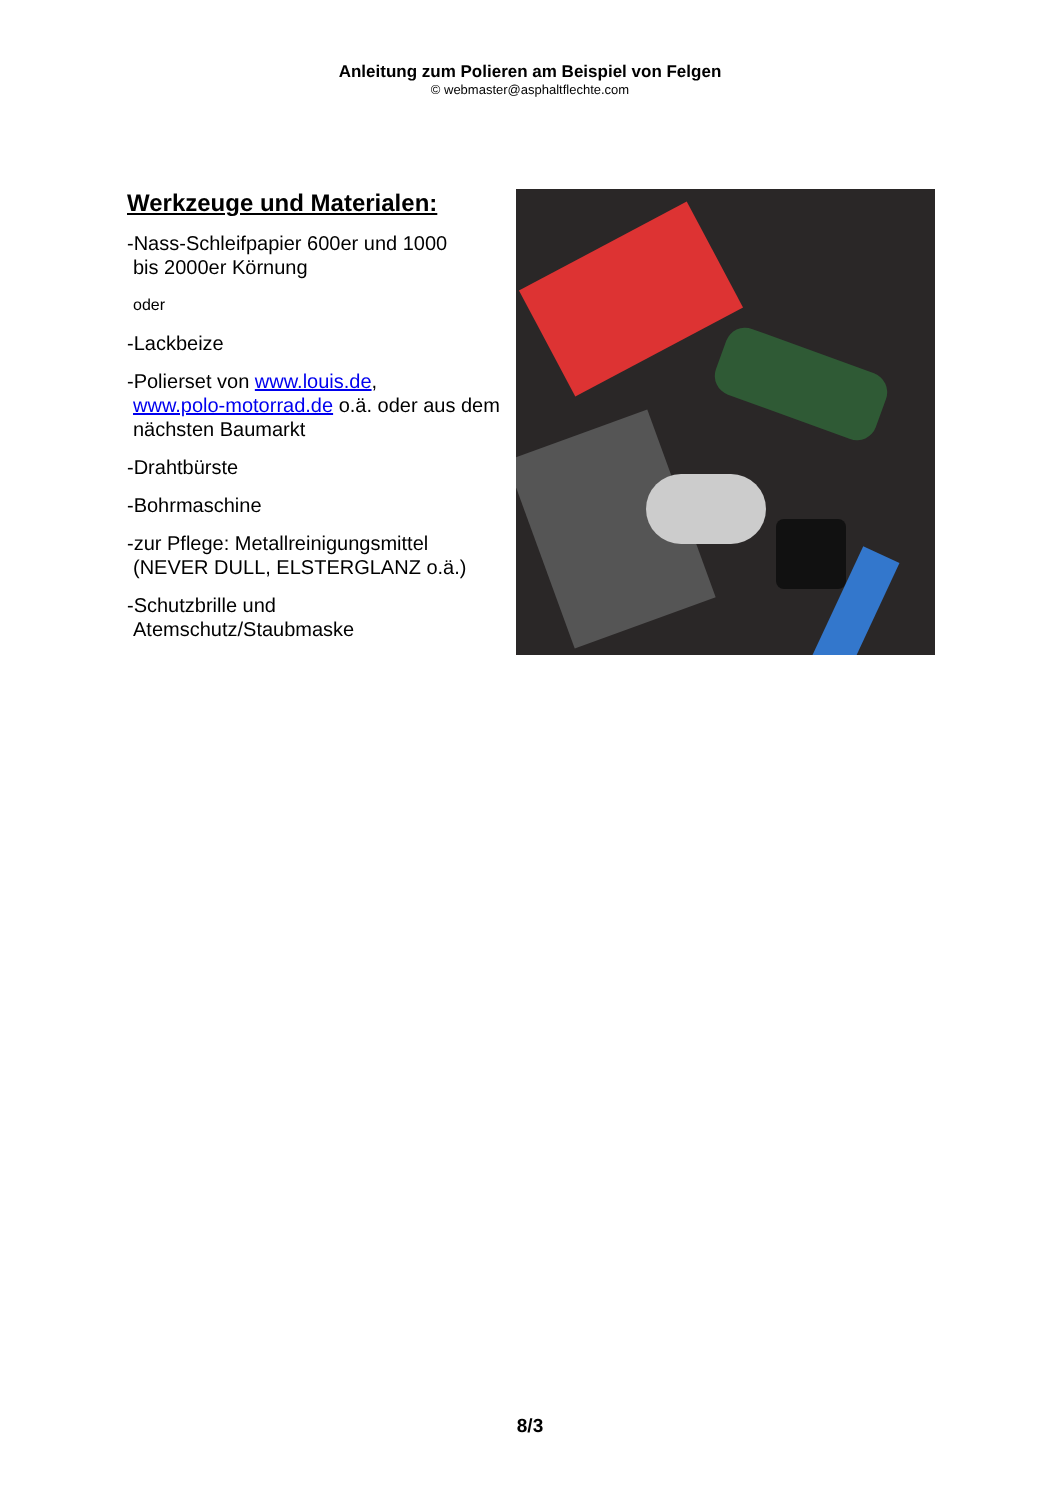Anleitung zum Polieren am Beispiel von Felgen
© webmaster@asphaltflechte.com
Werkzeuge und Materialen:
-Nass-Schleifpapier 600er und 1000
bis 2000er Körnung
oder
-Lackbeize
-Polierset von www.louis.de,
www.polo-motorrad.de o.ä. oder aus dem nächsten Baumarkt
-Drahtbürste
-Bohrmaschine
-zur Pflege: Metallreinigungsmittel
(NEVER DULL, ELSTERGLANZ o.ä.)
-Schutzbrille und
Atemschutz/Staubmaske
8/3